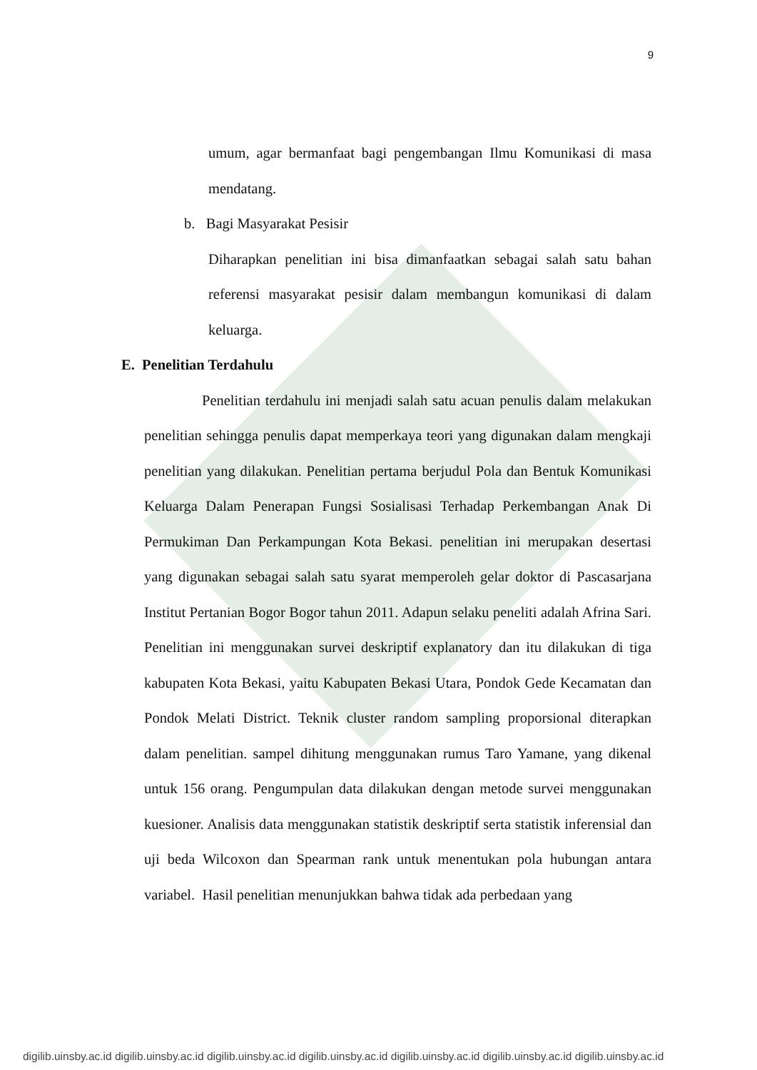9
umum, agar bermanfaat bagi pengembangan Ilmu Komunikasi di masa mendatang.
b. Bagi Masyarakat Pesisir
Diharapkan penelitian ini bisa dimanfaatkan sebagai salah satu bahan referensi masyarakat pesisir dalam membangun komunikasi di dalam keluarga.
E. Penelitian Terdahulu
Penelitian terdahulu ini menjadi salah satu acuan penulis dalam melakukan penelitian sehingga penulis dapat memperkaya teori yang digunakan dalam mengkaji penelitian yang dilakukan. Penelitian pertama berjudul Pola dan Bentuk Komunikasi Keluarga Dalam Penerapan Fungsi Sosialisasi Terhadap Perkembangan Anak Di Permukiman Dan Perkampungan Kota Bekasi. penelitian ini merupakan desertasi yang digunakan sebagai salah satu syarat memperoleh gelar doktor di Pascasarjana Institut Pertanian Bogor Bogor tahun 2011. Adapun selaku peneliti adalah Afrina Sari. Penelitian ini menggunakan survei deskriptif explanatory dan itu dilakukan di tiga kabupaten Kota Bekasi, yaitu Kabupaten Bekasi Utara, Pondok Gede Kecamatan dan Pondok Melati District. Teknik cluster random sampling proporsional diterapkan dalam penelitian. sampel dihitung menggunakan rumus Taro Yamane, yang dikenal untuk 156 orang. Pengumpulan data dilakukan dengan metode survei menggunakan kuesioner. Analisis data menggunakan statistik deskriptif serta statistik inferensial dan uji beda Wilcoxon dan Spearman rank untuk menentukan pola hubungan antara variabel. Hasil penelitian menunjukkan bahwa tidak ada perbedaan yang
digilib.uinsby.ac.id digilib.uinsby.ac.id digilib.uinsby.ac.id digilib.uinsby.ac.id digilib.uinsby.ac.id digilib.uinsby.ac.id digilib.uinsby.ac.id